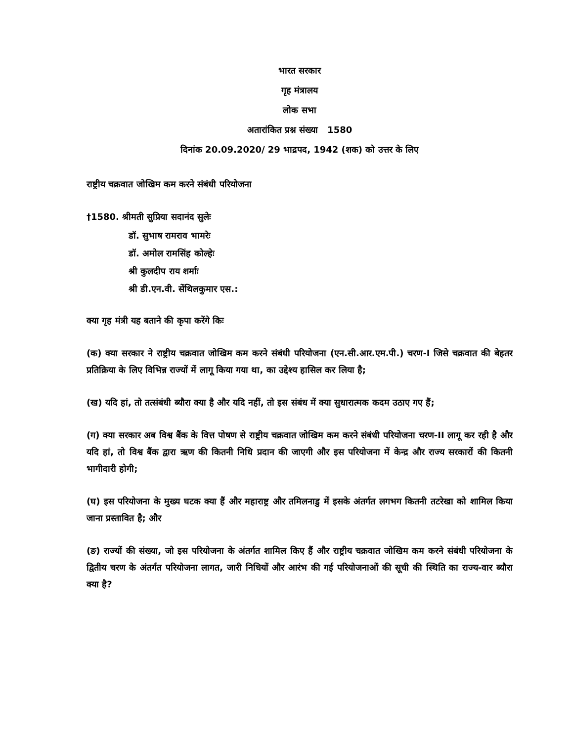भारत सरकार
गृह मंत्रालय
लोक सभा
अतारांकित प्रश्न संख्या 1580
दिनांक 20.09.2020/ 29 भाद्रपद, 1942 (शक) को उत्तर के लिए
राष्ट्रीय चक्रवात जोखिम कम करने संबंधी परियोजना
†1580. श्रीमती सुप्रिया सदानंद सुलेः
डॉ. सुभाष रामराव भामरेः
डॉ. अमोल रामसिंह कोल्हेः
श्री कुलदीप राय शर्माः
श्री डी.एन.वी. सेंथिलकुमार एस.:
क्या गृह मंत्री यह बताने की कृपा करेंगे किः
(क) क्या सरकार ने राष्ट्रीय चक्रवात जोखिम कम करने संबंधी परियोजना (एन.सी.आर.एम.पी.) चरण-I जिसे चक्रवात की बेहतर प्रतिक्रिया के लिए विभिन्न राज्यों में लागू किया गया था, का उद्देश्य हासिल कर लिया है;
(ख) यदि हां, तो तत्संबंधी ब्यौरा क्या है और यदि नहीं, तो इस संबंध में क्या सुधारात्मक कदम उठाए गए हैं;
(ग) क्या सरकार अब विश्व बैंक के वित्त पोषण से राष्ट्रीय चक्रवात जोखिम कम करने संबंधी परियोजना चरण-II लागू कर रही है और यदि हां, तो विश्व बैंक द्वारा ऋण की कितनी निधि प्रदान की जाएगी और इस परियोजना में केन्द्र और राज्य सरकारों की कितनी भागीदारी होगी;
(घ) इस परियोजना के मुख्य घटक क्या हैं और महाराष्ट्र और तमिलनाडु में इसके अंतर्गत लगभग कितनी तटरेखा को शामिल किया जाना प्रस्तावित है; और
(ङ) राज्यों की संख्या, जो इस परियोजना के अंतर्गत शामिल किए हैं और राष्ट्रीय चक्रवात जोखिम कम करने संबंधी परियोजना के द्वितीय चरण के अंतर्गत परियोजना लागत, जारी निधियों और आरंभ की गई परियोजनाओं की सूची की स्थिति का राज्य-वार ब्यौरा क्या है?